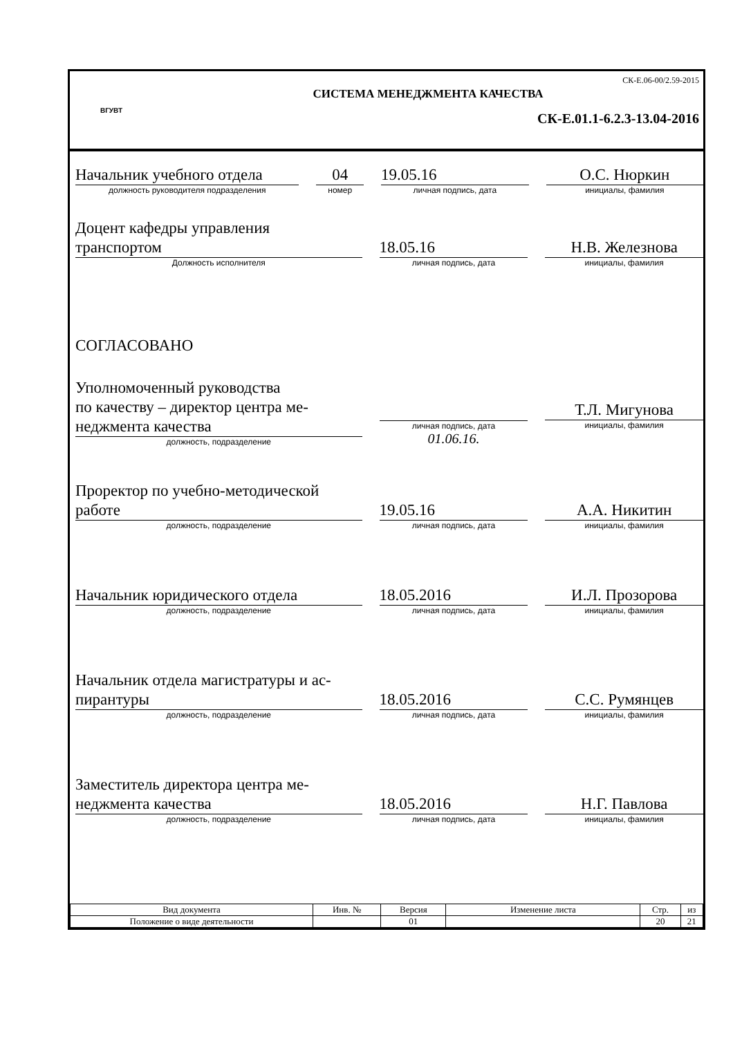ВГУВТ
СК-Е.06-00/2.59-2015
СИСТЕМА МЕНЕДЖМЕНТА КАЧЕСТВА
СК-Е.01.1-6.2.3-13.04-2016
Начальник учебного отдела
должность руководителя подразделения
04
номер
19.05.16
личная подпись, дата
О.С. Нюркин
инициалы, фамилия
Доцент кафедры управления
транспортом
Должность исполнителя
18.05.16
личная подпись, дата
Н.В. Железнова
инициалы, фамилия
СОГЛАСОВАНО
Уполномоченный руководства
по качеству – директор центра ме-
неджмента качества
должность, подразделение
личная подпись, дата
01.06.16.
Т.Л. Мигунова
инициалы, фамилия
Проректор по учебно-методической
работе
должность, подразделение
19.05.16
личная подпись, дата
А.А. Никитин
инициалы, фамилия
Начальник юридического отдела
должность, подразделение
18.05.2016
личная подпись, дата
И.Л. Прозорова
инициалы, фамилия
Начальник отдела магистратуры и ас-
пирантуры
должность, подразделение
18.05.2016
личная подпись, дата
С.С. Румянцев
инициалы, фамилия
Заместитель директора центра ме-
неджмента качества
должность, подразделение
18.05.2016
личная подпись, дата
Н.Г. Павлова
инициалы, фамилия
| Вид документа | Инв. № | Версия | Изменение листа | Стр. | из |
| --- | --- | --- | --- | --- | --- |
| Положение о виде деятельности | | 01 | | 20 | 21 |